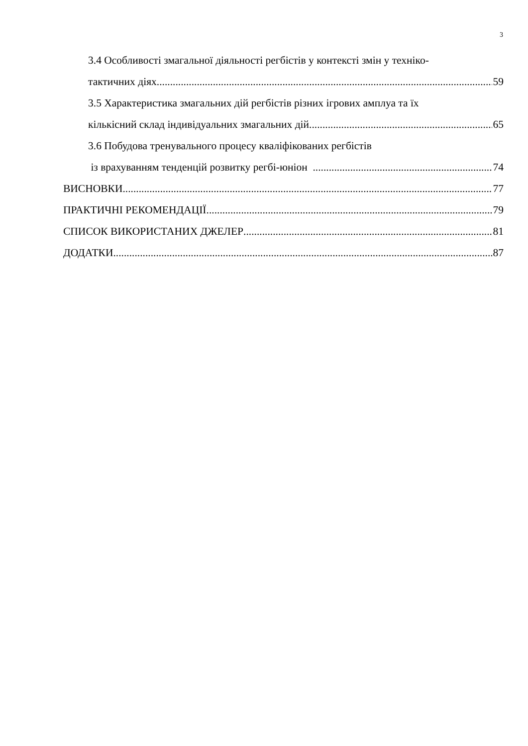3
3.4 Особливості змагальної діяльності регбістів у контексті змін у техніко-
тактичних діях 59
3.5 Характеристика змагальних дій регбістів різних ігрових амплуа та їх
кількісний склад індивідуальних змагальних дій 65
3.6 Побудова тренувального процесу кваліфікованих регбістів
із врахуванням тенденцій розвитку регбі-юніон 74
ВИСНОВКИ 77
ПРАКТИЧНІ РЕКОМЕНДАЦІЇ 79
СПИСОК ВИКОРИСТАНИХ ДЖЕЛЕР 81
ДОДАТКИ 87